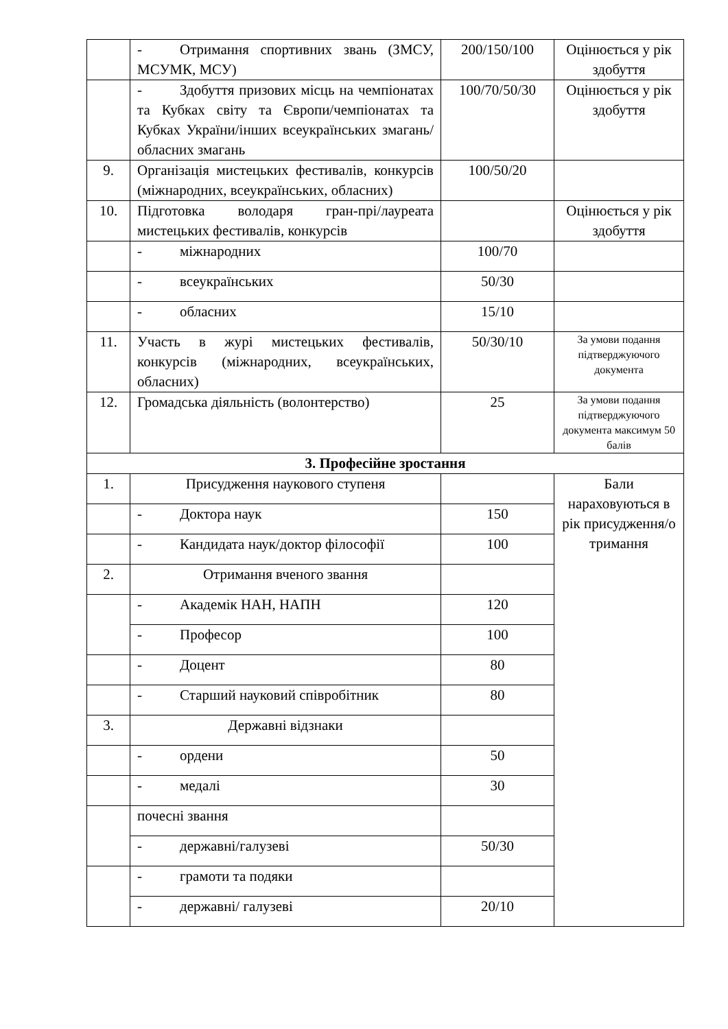| | - Отримання спортивних звань (ЗМСУ, МСУМК, МСУ) | 200/150/100 | Оцінюється у рік здобуття |
| | - Здобуття призових місць на чемпіонатах та Кубках світу та Європи/чемпіонатах та Кубках України/інших всеукраїнських змагань/обласних змагань | 100/70/50/30 | Оцінюється у рік здобуття |
| 9. | Організація мистецьких фестивалів, конкурсів (міжнародних, всеукраїнських, обласних) | 100/50/20 | |
| 10. | Підготовка володаря гран-прі/лауреата мистецьких фестивалів, конкурсів | | Оцінюється у рік здобуття |
| | - міжнародних | 100/70 | |
| | - всеукраїнських | 50/30 | |
| | - обласних | 15/10 | |
| 11. | Участь в журі мистецьких фестивалів, конкурсів (міжнародних, всеукраїнських, обласних) | 50/30/10 | За умови подання підтверджуючого документа |
| 12. | Громадська діяльність (волонтерство) | 25 | За умови подання підтверджуючого документа максимум 50 балів |
| 3. Професійне зростання | | | |
| 1. | Присудження наукового ступеня | | Бали нараховуються в рік присудження/о тримання |
| | - Доктора наук | 150 | |
| | - Кандидата наук/доктор філософії | 100 | |
| 2. | Отримання вченого звання | | |
| | - Академік НАН, НАПН | 120 | |
| | - Професор | 100 | |
| | - Доцент | 80 | |
| | - Старший науковий співробітник | 80 | |
| 3. | Державні відзнаки | | |
| | - ордени | 50 | |
| | - медалі | 30 | |
| | почесні звання | | |
| | - державні/галузеві | 50/30 | |
| | - грамоти та подяки | | |
| | - державні/ галузеві | 20/10 | |